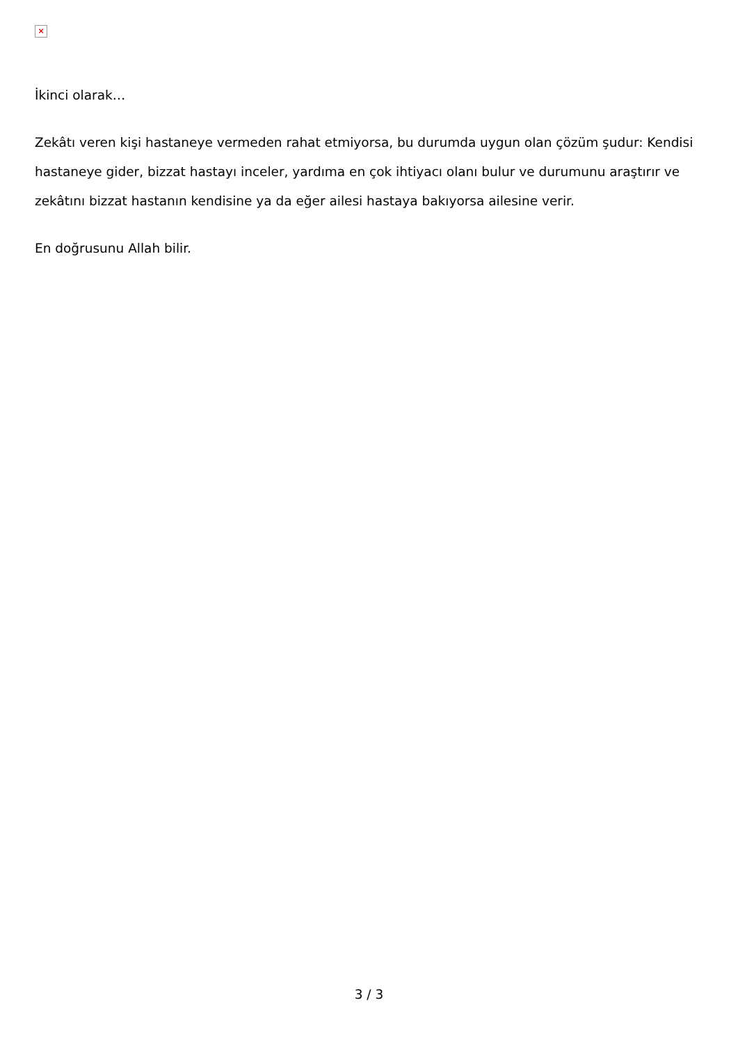×
İkinci olarak…
Zekâtı veren kişi hastaneye vermeden rahat etmiyorsa, bu durumda uygun olan çözüm şudur: Kendisi hastaneye gider, bizzat hastayı inceler, yardıma en çok ihtiyacı olanı bulur ve durumunu araştırır ve zekâtını bizzat hastanın kendisine ya da eğer ailesi hastaya bakıyorsa ailesine verir.
En doğrusunu Allah bilir.
3 / 3